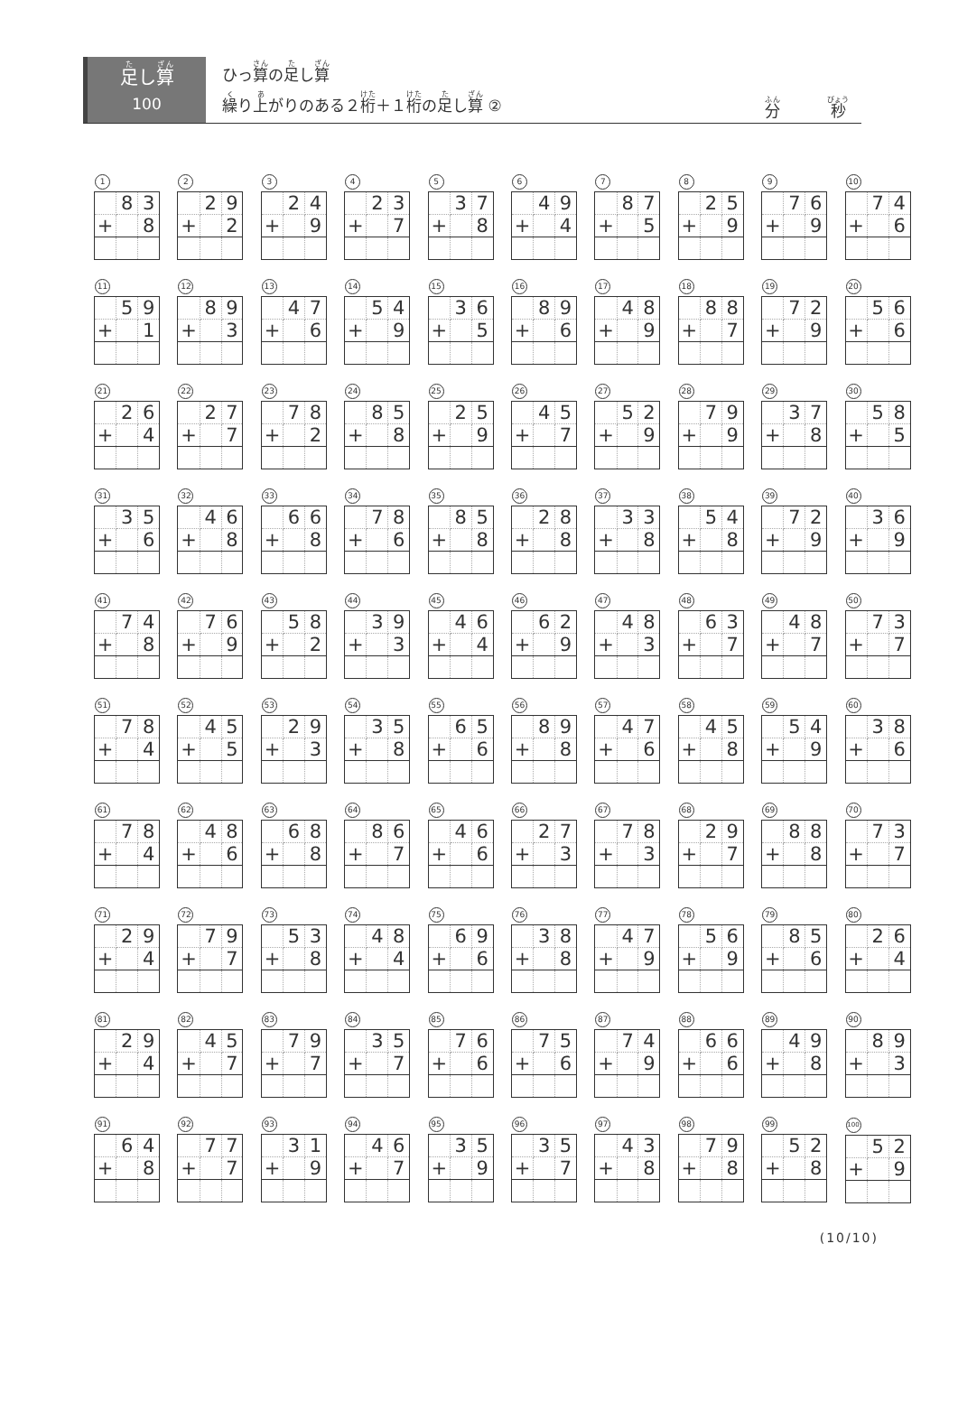足し算
100
ひっ算の足し算
繰り上がりのある２桁＋１桁の足し算 ②
分 秒
1
| | 8 | 3 |
| + | | 8 |
2
| | 2 | 9 |
| + | | 2 |
3
| | 2 | 4 |
| + | | 9 |
4
| | 2 | 3 |
| + | | 7 |
5
| | 3 | 7 |
| + | | 8 |
6
| | 4 | 9 |
| + | | 4 |
7
| | 8 | 7 |
| + | | 5 |
8
| | 2 | 5 |
| + | | 9 |
9
| | 7 | 6 |
| + | | 9 |
10
| | 7 | 4 |
| + | | 6 |
11
| | 5 | 9 |
| + | | 1 |
12
| | 8 | 9 |
| + | | 3 |
13
| | 4 | 7 |
| + | | 6 |
14
| | 5 | 4 |
| + | | 9 |
15
| | 3 | 6 |
| + | | 5 |
16
| | 8 | 9 |
| + | | 6 |
17
| | 4 | 8 |
| + | | 9 |
18
| | 8 | 8 |
| + | | 7 |
19
| | 7 | 2 |
| + | | 9 |
20
| | 5 | 6 |
| + | | 6 |
21
| | 2 | 6 |
| + | | 4 |
22
| | 2 | 7 |
| + | | 7 |
23
| | 7 | 8 |
| + | | 2 |
24
| | 8 | 5 |
| + | | 8 |
25
| | 2 | 5 |
| + | | 9 |
26
| | 4 | 5 |
| + | | 7 |
27
| | 5 | 2 |
| + | | 9 |
28
| | 7 | 9 |
| + | | 9 |
29
| | 3 | 7 |
| + | | 8 |
30
| | 5 | 8 |
| + | | 5 |
31
| | 3 | 5 |
| + | | 6 |
32
| | 4 | 6 |
| + | | 8 |
33
| | 6 | 6 |
| + | | 8 |
34
| | 7 | 8 |
| + | | 6 |
35
| | 8 | 5 |
| + | | 8 |
36
| | 2 | 8 |
| + | | 8 |
37
| | 3 | 3 |
| + | | 8 |
38
| | 5 | 4 |
| + | | 8 |
39
| | 7 | 2 |
| + | | 9 |
40
| | 3 | 6 |
| + | | 9 |
41
| | 7 | 4 |
| + | | 8 |
42
| | 7 | 6 |
| + | | 9 |
43
| | 5 | 8 |
| + | | 2 |
44
| | 3 | 9 |
| + | | 3 |
45
| | 4 | 6 |
| + | | 4 |
46
| | 6 | 2 |
| + | | 9 |
47
| | 4 | 8 |
| + | | 3 |
48
| | 6 | 3 |
| + | | 7 |
49
| | 4 | 8 |
| + | | 7 |
50
| | 7 | 3 |
| + | | 7 |
51
| | 7 | 8 |
| + | | 4 |
52
| | 4 | 5 |
| + | | 5 |
53
| | 2 | 9 |
| + | | 3 |
54
| | 3 | 5 |
| + | | 8 |
55
| | 6 | 5 |
| + | | 6 |
56
| | 8 | 9 |
| + | | 8 |
57
| | 4 | 7 |
| + | | 6 |
58
| | 4 | 5 |
| + | | 8 |
59
| | 5 | 4 |
| + | | 9 |
60
| | 3 | 8 |
| + | | 6 |
61
| | 7 | 8 |
| + | | 4 |
62
| | 4 | 8 |
| + | | 6 |
63
| | 6 | 8 |
| + | | 8 |
64
| | 8 | 6 |
| + | | 7 |
65
| | 4 | 6 |
| + | | 6 |
66
| | 2 | 7 |
| + | | 3 |
67
| | 7 | 8 |
| + | | 3 |
68
| | 2 | 9 |
| + | | 7 |
69
| | 8 | 8 |
| + | | 8 |
70
| | 7 | 3 |
| + | | 7 |
71
| | 2 | 9 |
| + | | 4 |
72
| | 7 | 9 |
| + | | 7 |
73
| | 5 | 3 |
| + | | 8 |
74
| | 4 | 8 |
| + | | 4 |
75
| | 6 | 9 |
| + | | 6 |
76
| | 3 | 8 |
| + | | 8 |
77
| | 4 | 7 |
| + | | 9 |
78
| | 5 | 6 |
| + | | 9 |
79
| | 8 | 5 |
| + | | 6 |
80
| | 2 | 6 |
| + | | 4 |
81
| | 2 | 9 |
| + | | 4 |
82
| | 4 | 5 |
| + | | 7 |
83
| | 7 | 9 |
| + | | 7 |
84
| | 3 | 5 |
| + | | 7 |
85
| | 7 | 6 |
| + | | 6 |
86
| | 7 | 5 |
| + | | 6 |
87
| | 7 | 4 |
| + | | 9 |
88
| | 6 | 6 |
| + | | 6 |
89
| | 4 | 9 |
| + | | 8 |
90
| | 8 | 9 |
| + | | 3 |
91
| | 6 | 4 |
| + | | 8 |
92
| | 7 | 7 |
| + | | 7 |
93
| | 3 | 1 |
| + | | 9 |
94
| | 4 | 6 |
| + | | 7 |
95
| | 3 | 5 |
| + | | 9 |
96
| | 3 | 5 |
| + | | 7 |
97
| | 4 | 3 |
| + | | 8 |
98
| | 7 | 9 |
| + | | 8 |
99
| | 5 | 2 |
| + | | 8 |
100
| | 5 | 2 |
| + | | 9 |
(10/10)